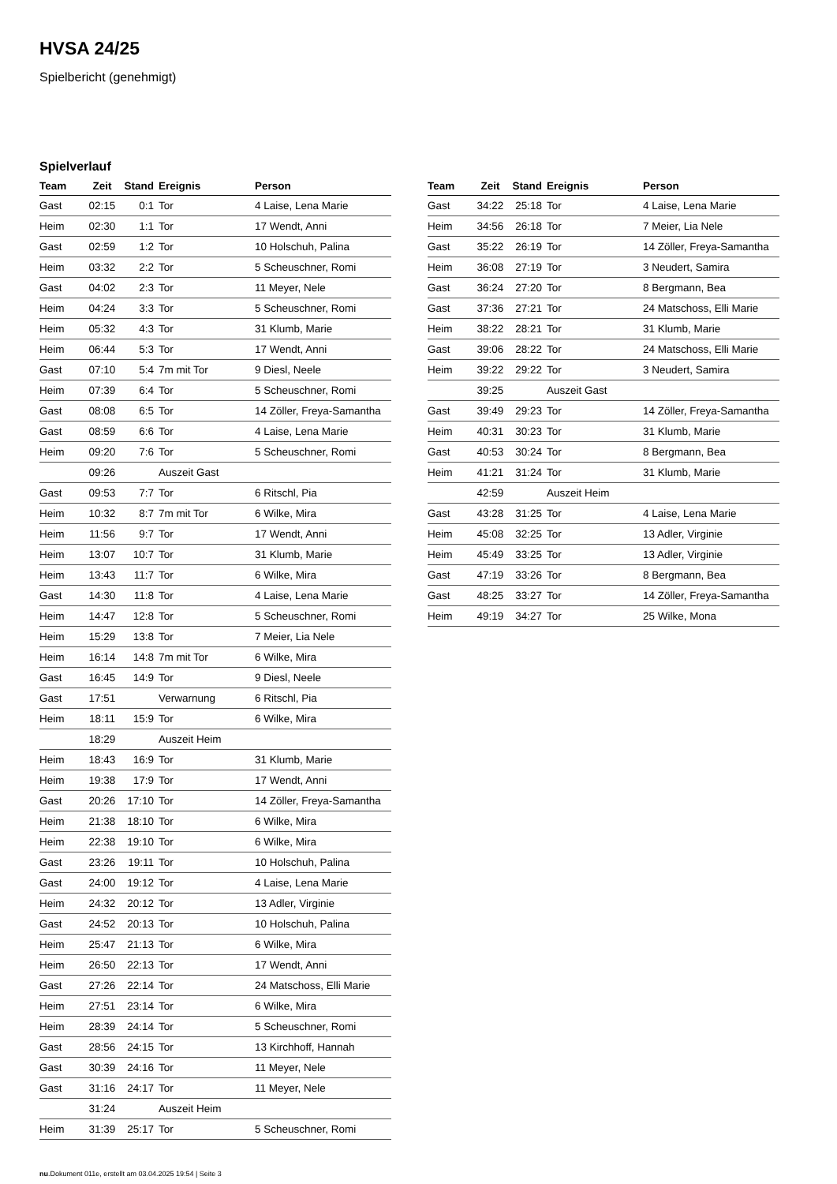HVSA 24/25
Spielbericht (genehmigt)
Spielverlauf
| Team | Zeit | Stand | Ereignis | Person |
| --- | --- | --- | --- | --- |
| Gast | 02:15 | 0:1 | Tor | 4 Laise, Lena Marie |
| Heim | 02:30 | 1:1 | Tor | 17 Wendt, Anni |
| Gast | 02:59 | 1:2 | Tor | 10 Holschuh, Palina |
| Heim | 03:32 | 2:2 | Tor | 5 Scheuschner, Romi |
| Gast | 04:02 | 2:3 | Tor | 11 Meyer, Nele |
| Heim | 04:24 | 3:3 | Tor | 5 Scheuschner, Romi |
| Heim | 05:32 | 4:3 | Tor | 31 Klumb, Marie |
| Heim | 06:44 | 5:3 | Tor | 17 Wendt, Anni |
| Gast | 07:10 | 5:4 | 7m mit Tor | 9 Diesl, Neele |
| Heim | 07:39 | 6:4 | Tor | 5 Scheuschner, Romi |
| Gast | 08:08 | 6:5 | Tor | 14 Zöller, Freya-Samantha |
| Gast | 08:59 | 6:6 | Tor | 4 Laise, Lena Marie |
| Heim | 09:20 | 7:6 | Tor | 5 Scheuschner, Romi |
| | 09:26 | | Auszeit Gast | |
| Gast | 09:53 | 7:7 | Tor | 6 Ritschl, Pia |
| Heim | 10:32 | 8:7 | 7m mit Tor | 6 Wilke, Mira |
| Heim | 11:56 | 9:7 | Tor | 17 Wendt, Anni |
| Heim | 13:07 | 10:7 | Tor | 31 Klumb, Marie |
| Heim | 13:43 | 11:7 | Tor | 6 Wilke, Mira |
| Gast | 14:30 | 11:8 | Tor | 4 Laise, Lena Marie |
| Heim | 14:47 | 12:8 | Tor | 5 Scheuschner, Romi |
| Heim | 15:29 | 13:8 | Tor | 7 Meier, Lia Nele |
| Heim | 16:14 | 14:8 | 7m mit Tor | 6 Wilke, Mira |
| Gast | 16:45 | 14:9 | Tor | 9 Diesl, Neele |
| Gast | 17:51 | | Verwarnung | 6 Ritschl, Pia |
| Heim | 18:11 | 15:9 | Tor | 6 Wilke, Mira |
| | 18:29 | | Auszeit Heim | |
| Heim | 18:43 | 16:9 | Tor | 31 Klumb, Marie |
| Heim | 19:38 | 17:9 | Tor | 17 Wendt, Anni |
| Gast | 20:26 | 17:10 | Tor | 14 Zöller, Freya-Samantha |
| Heim | 21:38 | 18:10 | Tor | 6 Wilke, Mira |
| Heim | 22:38 | 19:10 | Tor | 6 Wilke, Mira |
| Gast | 23:26 | 19:11 | Tor | 10 Holschuh, Palina |
| Gast | 24:00 | 19:12 | Tor | 4 Laise, Lena Marie |
| Heim | 24:32 | 20:12 | Tor | 13 Adler, Virginie |
| Gast | 24:52 | 20:13 | Tor | 10 Holschuh, Palina |
| Heim | 25:47 | 21:13 | Tor | 6 Wilke, Mira |
| Heim | 26:50 | 22:13 | Tor | 17 Wendt, Anni |
| Gast | 27:26 | 22:14 | Tor | 24 Matschoss, Elli Marie |
| Heim | 27:51 | 23:14 | Tor | 6 Wilke, Mira |
| Heim | 28:39 | 24:14 | Tor | 5 Scheuschner, Romi |
| Gast | 28:56 | 24:15 | Tor | 13 Kirchhoff, Hannah |
| Gast | 30:39 | 24:16 | Tor | 11 Meyer, Nele |
| Gast | 31:16 | 24:17 | Tor | 11 Meyer, Nele |
| | 31:24 | | Auszeit Heim | |
| Heim | 31:39 | 25:17 | Tor | 5 Scheuschner, Romi |
| Team | Zeit | Stand | Ereignis | Person |
| --- | --- | --- | --- | --- |
| Gast | 34:22 | 25:18 | Tor | 4 Laise, Lena Marie |
| Heim | 34:56 | 26:18 | Tor | 7 Meier, Lia Nele |
| Gast | 35:22 | 26:19 | Tor | 14 Zöller, Freya-Samantha |
| Heim | 36:08 | 27:19 | Tor | 3 Neudert, Samira |
| Gast | 36:24 | 27:20 | Tor | 8 Bergmann, Bea |
| Gast | 37:36 | 27:21 | Tor | 24 Matschoss, Elli Marie |
| Heim | 38:22 | 28:21 | Tor | 31 Klumb, Marie |
| Gast | 39:06 | 28:22 | Tor | 24 Matschoss, Elli Marie |
| Heim | 39:22 | 29:22 | Tor | 3 Neudert, Samira |
| | 39:25 | | Auszeit Gast | |
| Gast | 39:49 | 29:23 | Tor | 14 Zöller, Freya-Samantha |
| Heim | 40:31 | 30:23 | Tor | 31 Klumb, Marie |
| Gast | 40:53 | 30:24 | Tor | 8 Bergmann, Bea |
| Heim | 41:21 | 31:24 | Tor | 31 Klumb, Marie |
| | 42:59 | | Auszeit Heim | |
| Gast | 43:28 | 31:25 | Tor | 4 Laise, Lena Marie |
| Heim | 45:08 | 32:25 | Tor | 13 Adler, Virginie |
| Heim | 45:49 | 33:25 | Tor | 13 Adler, Virginie |
| Gast | 47:19 | 33:26 | Tor | 8 Bergmann, Bea |
| Gast | 48:25 | 33:27 | Tor | 14 Zöller, Freya-Samantha |
| Heim | 49:19 | 34:27 | Tor | 25 Wilke, Mona |
nu.Dokument 011e, erstellt am 03.04.2025 19:54 | Seite 3